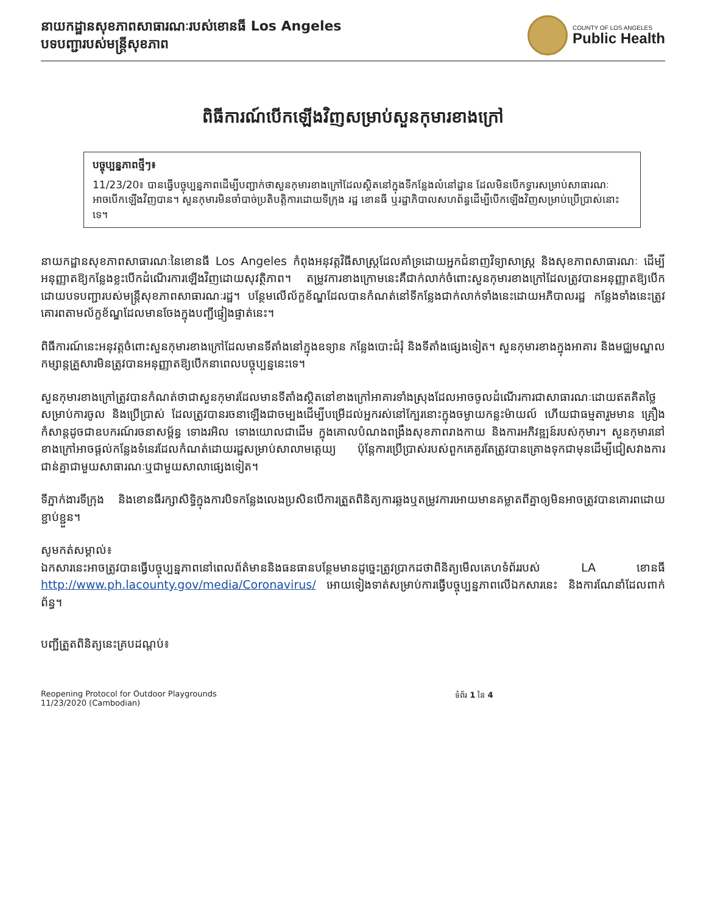នាយកដ្ឋានសុខភាពសាធារណៈរបស់ខោនធី Los Angeles
បទបញ្ជារបស់មន្ត្រីសុខភាព
COUNTY OF LOS ANGELES
Public Health
ពិធីការណ៍បើកឡើងវិញសម្រាប់សួនកុមារខាងក្រៅ
បច្ចុប្បន្នភាពថ្មីៗ៖
11/23/20៖ បានធ្វើបច្ចុប្បន្នភាពដើម្បីបញ្ជាក់ថាសួនកុមារខាងក្រៅដែលស្ថិតនៅក្នុងទីកន្លែងលំនៅដ្ឋាន ដែលមិនបើកទ្វារសម្រាប់សាធារណៈអាចបើកឡើងវិញបាន។ សួនកុមារមិនចាំបាច់ប្រតិបត្តិការដោយទីក្រុង រដ្ឋ ខោនធី ឬរដ្ឋាភិបាលសហព័ន្ធដើម្បីបើកឡើងវិញសម្រាប់ប្រើប្រាស់នោះទេ។
នាយកដ្ឋានសុខភាពសាធារណៈនៃខោនធី Los Angeles កំពុងអនុវត្តវិធីសាស្រ្តដែលគាំទ្រដោយអ្នកជំនាញវិទ្យាសាស្រ្ត និងសុខភាពសាធារណៈ ដើម្បីអនុញ្ញាតឱ្យកន្លែងខ្លះបើកដំណើរការឡើងវិញដោយសុវត្ថិភាព។ តម្រូវការខាងក្រោមនេះគឺជាក់លាក់ចំពោះសួនកុមារខាងក្រៅដែលត្រូវបានអនុញ្ញាតឱ្យបើកដោយបទបញ្ជារបស់មន្ត្រីសុខភាពសាធារណៈរដ្ឋ។ បន្ថែមលើល័ក្ខខ័ណ្ឌដែលបានកំណត់នៅទីកន្លែងជាក់លាក់ទាំងនេះដោយអភិបាលរដ្ឋ កន្លែងទាំងនេះត្រូវគោរពតាមល័ក្ខខ័ណ្ឌដែលមានចែងក្នុងបញ្ជីផ្ទៀងផ្ទាត់នេះ។
ពិធីការណ៍នេះអនុវត្តចំពោះសួនកុមារខាងក្រៅដែលមានទីតាំងនៅក្នុងឧទ្យាន កន្លែងបោះជំរុំ និងទីតាំងផ្សេងទៀត។ សួនកុមារខាងក្នុងអាគារ និងមជ្ឈមណ្ឌលកម្សាន្តគ្រួសារមិនត្រូវបានអនុញ្ញាតឱ្យបើកនាពេលបច្ចុប្បន្ននេះទេ។
សួនកុមារខាងក្រៅត្រូវបានកំណត់ថាជាសួនកុមារដែលមានទីតាំងស្ថិតនៅខាងក្រៅអាគារទាំងស្រុងដែលអាចចូលដំណើរការជាសាធារណៈដោយឥតគិតថ្លៃសម្រាប់ការចូល និងប្រើប្រាស់ ដែលត្រូវបានរចនាឡើងជាចម្បងដើម្បីបម្រើដល់អ្នករស់នៅក្បែរនោះក្នុងចម្ងាយកន្លះម៉ាយល៍ ហើយជាធម្មតារួមមាន គ្រឿងកំសាន្តដូចជាឧបករណ៍រចនាសម្ព័ន្ធ ទោងរអិល ទោងយោលជាដើម ក្នុងគោលបំណងពង្រឹងសុខភាពរាងកាយ និងការអភិវឌ្ឍន៍របស់កុមារ។ សួនកុមារនៅខាងក្រៅអាចផ្តល់កន្លែងទំនេរដែលកំណត់ដោយរដ្ឋសម្រាប់សាលាមត្តេយ្យ ប៉ុន្តែការប្រើប្រាស់របស់ពួកគេគួរតែត្រូវបានគ្រោងទុកជាមុនដើម្បីជៀសវាងការជាន់គ្នាជាមួយសាធារណៈឬជាមួយសាលាផ្សេងទៀត។
ទីភ្នាក់ងារទីក្រុង និងខោនធីរក្សាសិទ្ធិក្នុងការបិទកន្លែងលេងប្រសិនបើការត្រួតពិនិត្យការឆ្លងឬតម្រូវការអោយមានគម្លាតពីគ្នាឲ្យមិនអាចត្រូវបានគោរពដោយខ្ជាប់ខ្ជួន។
សូមកត់សម្គាល់៖
ឯកសារនេះអាចត្រូវបានធ្វើបច្ចុប្បន្នភាពនៅពេលព័ត៌មាននិងធនធានបន្ថែមមានដូច្នេះត្រូវប្រាកដថាពិនិត្យមើលគេហទំព័ររបស់ LA ខោនធី http://www.ph.lacounty.gov/media/Coronavirus/ អោយទៀងទាត់សម្រាប់ការធ្វើបច្ចុប្បន្នភាពលើឯកសារនេះ និងការណែនាំដែលពាក់ព័ន្ធ។
បញ្ជីត្រួតពិនិត្យនេះគ្របដណ្តប់៖
Reopening Protocol for Outdoor Playgrounds
11/23/2020 (Cambodian)
ទំព័រ 1 នៃ 4